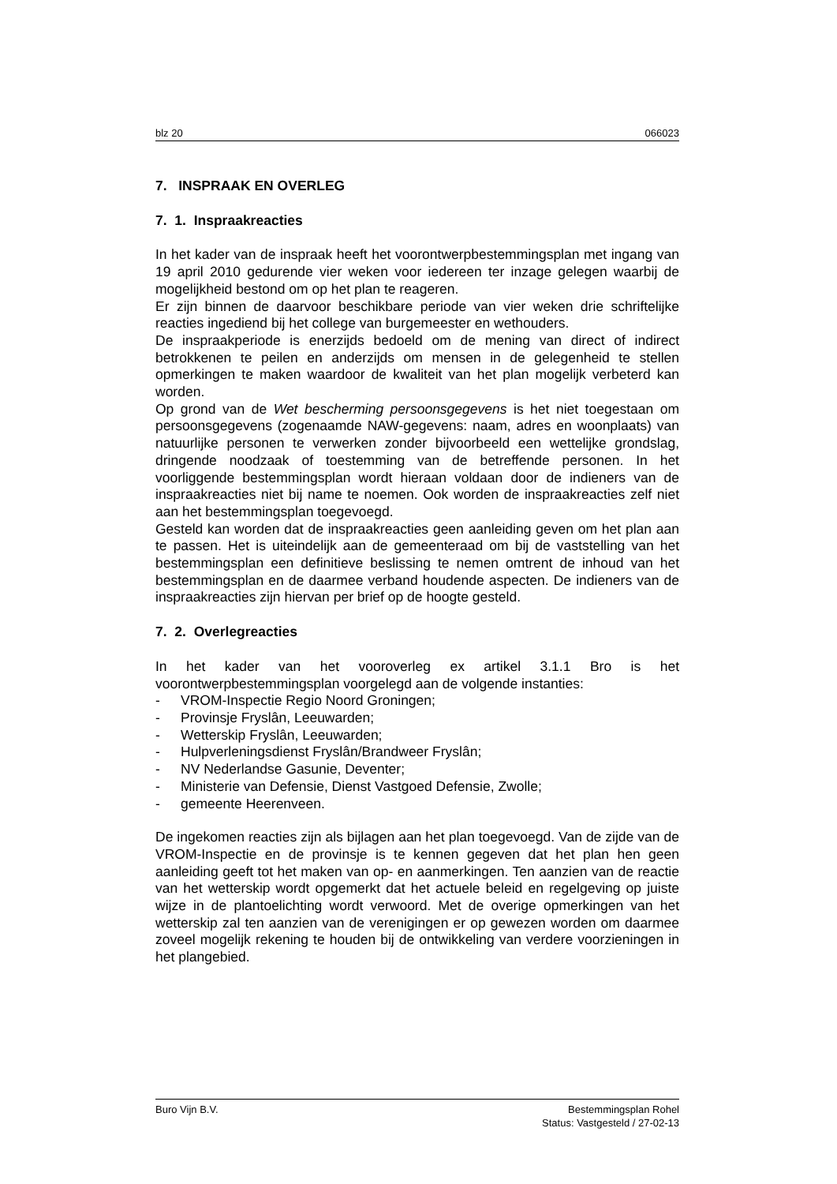blz 20 066023
7. INSPRAAK EN OVERLEG
7. 1. Inspraakreacties
In het kader van de inspraak heeft het voorontwerpbestemmingsplan met ingang van 19 april 2010 gedurende vier weken voor iedereen ter inzage gelegen waarbij de mogelijkheid bestond om op het plan te reageren.
Er zijn binnen de daarvoor beschikbare periode van vier weken drie schriftelijke reacties ingediend bij het college van burgemeester en wethouders.
De inspraakperiode is enerzijds bedoeld om de mening van direct of indirect betrokkenen te peilen en anderzijds om mensen in de gelegenheid te stellen opmerkingen te maken waardoor de kwaliteit van het plan mogelijk verbeterd kan worden.
Op grond van de Wet bescherming persoonsgegevens is het niet toegestaan om persoonsgegevens (zogenaamde NAW-gegevens: naam, adres en woonplaats) van natuurlijke personen te verwerken zonder bijvoorbeeld een wettelijke grondslag, dringende noodzaak of toestemming van de betreffende personen. In het voorliggende bestemmingsplan wordt hieraan voldaan door de indieners van de inspraakreacties niet bij name te noemen. Ook worden de inspraakreacties zelf niet aan het bestemmingsplan toegevoegd.
Gesteld kan worden dat de inspraakreacties geen aanleiding geven om het plan aan te passen. Het is uiteindelijk aan de gemeenteraad om bij de vaststelling van het bestemmingsplan een definitieve beslissing te nemen omtrent de inhoud van het bestemmingsplan en de daarmee verband houdende aspecten. De indieners van de inspraakreacties zijn hiervan per brief op de hoogte gesteld.
7. 2. Overlegreacties
In het kader van het vooroverleg ex artikel 3.1.1 Bro is het voorontwerpbestemmingsplan voorgelegd aan de volgende instanties:
- VROM-Inspectie Regio Noord Groningen;
- Provinsje Fryslân, Leeuwarden;
- Wetterskip Fryslân, Leeuwarden;
- Hulpverleningsdienst Fryslân/Brandweer Fryslân;
- NV Nederlandse Gasunie, Deventer;
- Ministerie van Defensie, Dienst Vastgoed Defensie, Zwolle;
- gemeente Heerenveen.
De ingekomen reacties zijn als bijlagen aan het plan toegevoegd. Van de zijde van de VROM-Inspectie en de provinsje is te kennen gegeven dat het plan hen geen aanleiding geeft tot het maken van op- en aanmerkingen. Ten aanzien van de reactie van het wetterskip wordt opgemerkt dat het actuele beleid en regelgeving op juiste wijze in de plantoelichting wordt verwoord. Met de overige opmerkingen van het wetterskip zal ten aanzien van de verenigingen er op gewezen worden om daarmee zoveel mogelijk rekening te houden bij de ontwikkeling van verdere voorzieningen in het plangebied.
Buro Vijn B.V. Bestemmingsplan Rohel
Status: Vastgesteld / 27-02-13